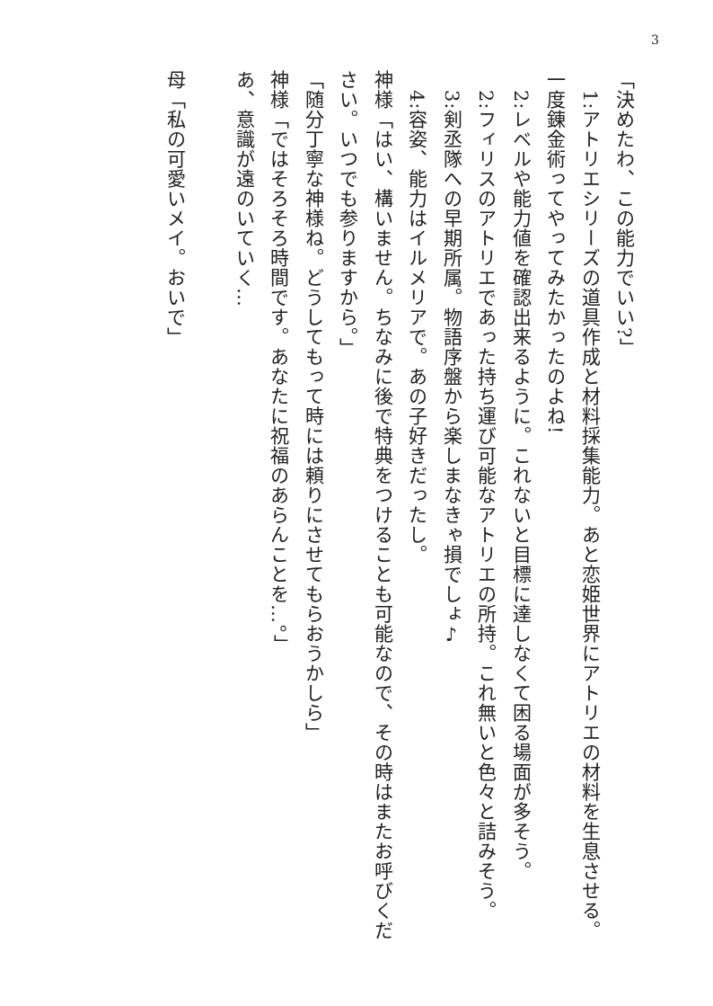3
「決めたわ、この能力でいい?」
　1:アトリエシリーズの道具作成と材料採集能力。あと恋姫世界にアトリエの材料を生息させる。一度錬金術ってやってみたかったのよね!
　2:レベルや能力値を確認出来るように。これないと目標に達しなくて困る場面が多そう。
　2:フィリスのアトリエであった持ち運び可能なアトリエの所持。これ無いと色々と詰みそう。
　3:剣丞隊への早期所属。物語序盤から楽しまなきゃ損でしょ♪
　4:容姿、能力はイルメリアで。あの子好きだったし。
神様「はい、構いません。ちなみに後で特典をつけることも可能なので、その時はまたお呼びください。いつでも参りますから。」
「随分丁寧な神様ね。どうしてもって時には頼りにさせてもらおうかしら」
神様「ではそろそろ時間です。あなたに祝福のあらんことを…。」
あ、意識が遠のいていく…
母「私の可愛いメイ。おいで」